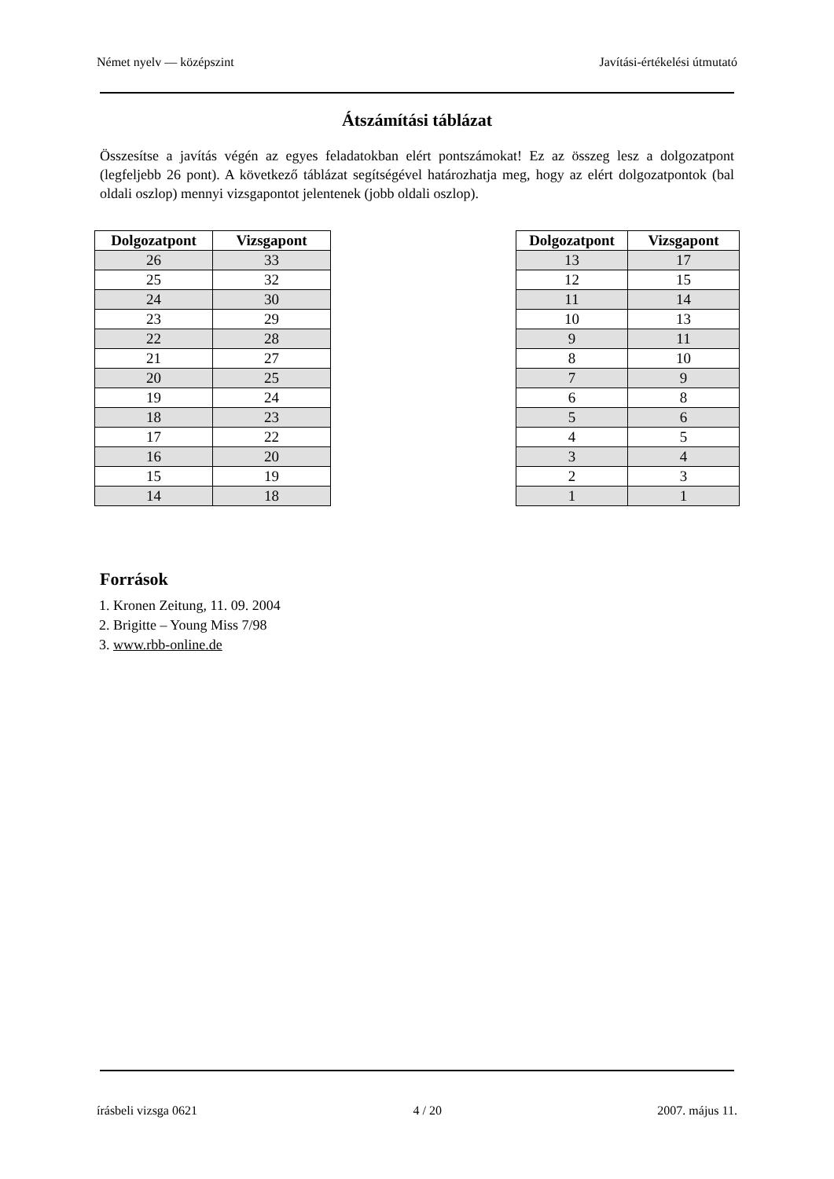Német nyelv — középszint Javítási-értékelési útmutató
Átszámítási táblázat
Összesítse a javítás végén az egyes feladatokban elért pontszámokat! Ez az összeg lesz a dolgozatpont (legfeljebb 26 pont). A következő táblázat segítségével határozhatja meg, hogy az elért dolgozatpontok (bal oldali oszlop) mennyi vizsgapontot jelentenek (jobb oldali oszlop).
| Dolgozatpont | Vizsgapont |
| --- | --- |
| 26 | 33 |
| 25 | 32 |
| 24 | 30 |
| 23 | 29 |
| 22 | 28 |
| 21 | 27 |
| 20 | 25 |
| 19 | 24 |
| 18 | 23 |
| 17 | 22 |
| 16 | 20 |
| 15 | 19 |
| 14 | 18 |
| Dolgozatpont | Vizsgapont |
| --- | --- |
| 13 | 17 |
| 12 | 15 |
| 11 | 14 |
| 10 | 13 |
| 9 | 11 |
| 8 | 10 |
| 7 | 9 |
| 6 | 8 |
| 5 | 6 |
| 4 | 5 |
| 3 | 4 |
| 2 | 3 |
| 1 | 1 |
Források
1. Kronen Zeitung, 11. 09. 2004
2. Brigitte – Young Miss 7/98
3. www.rbb-online.de
írásbeli vizsga 0621 4 / 20 2007. május 11.